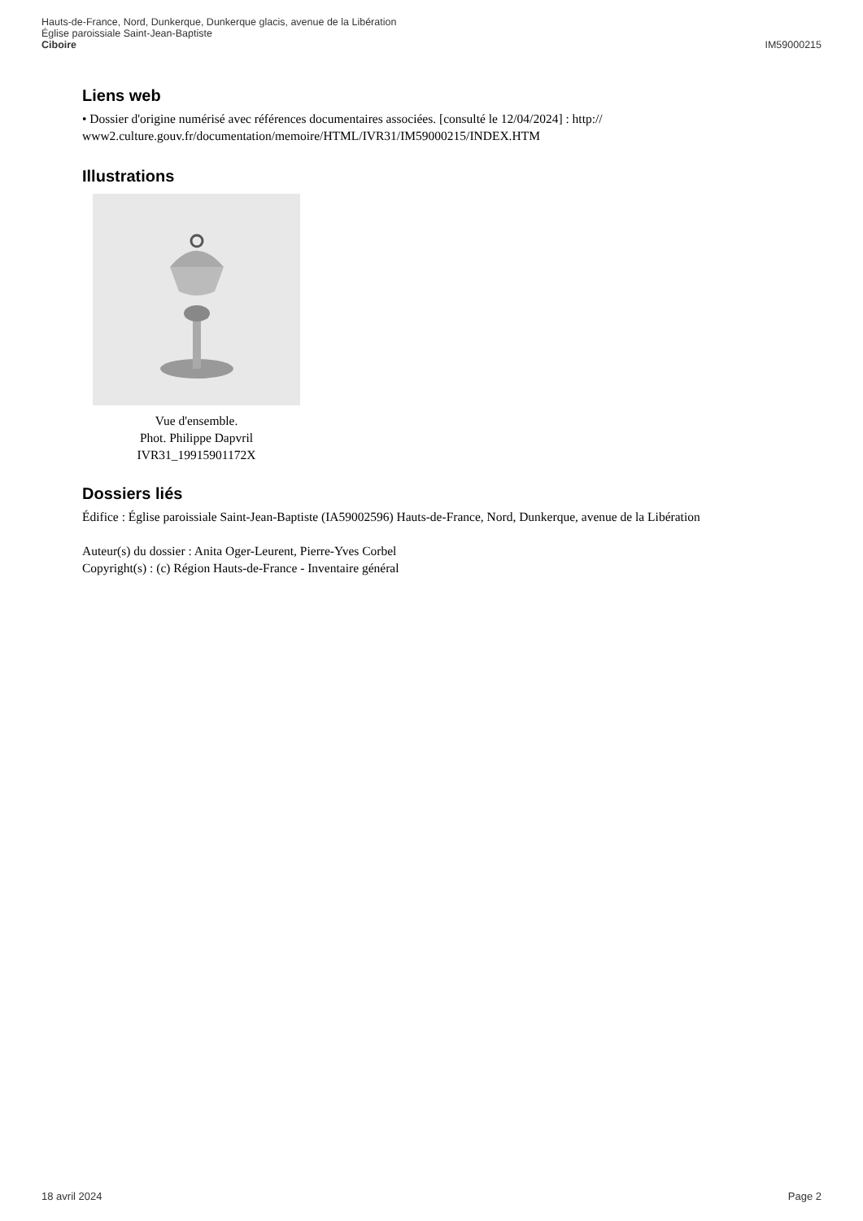Hauts-de-France, Nord, Dunkerque, Dunkerque glacis, avenue de la Libération
Église paroissiale Saint-Jean-Baptiste
Ciboire IM59000215
Liens web
• Dossier d'origine numérisé avec références documentaires associées. [consulté le 12/04/2024] : http:// www2.culture.gouv.fr/documentation/memoire/HTML/IVR31/IM59000215/INDEX.HTM
Illustrations
Vue d'ensemble.
Phot. Philippe Dapvril
IVR31_19915901172X
Dossiers liés
Édifice : Église paroissiale Saint-Jean-Baptiste (IA59002596) Hauts-de-France, Nord, Dunkerque, avenue de la Libération
Auteur(s) du dossier : Anita Oger-Leurent, Pierre-Yves Corbel
Copyright(s) : (c) Région Hauts-de-France - Inventaire général
18 avril 2024 Page 2